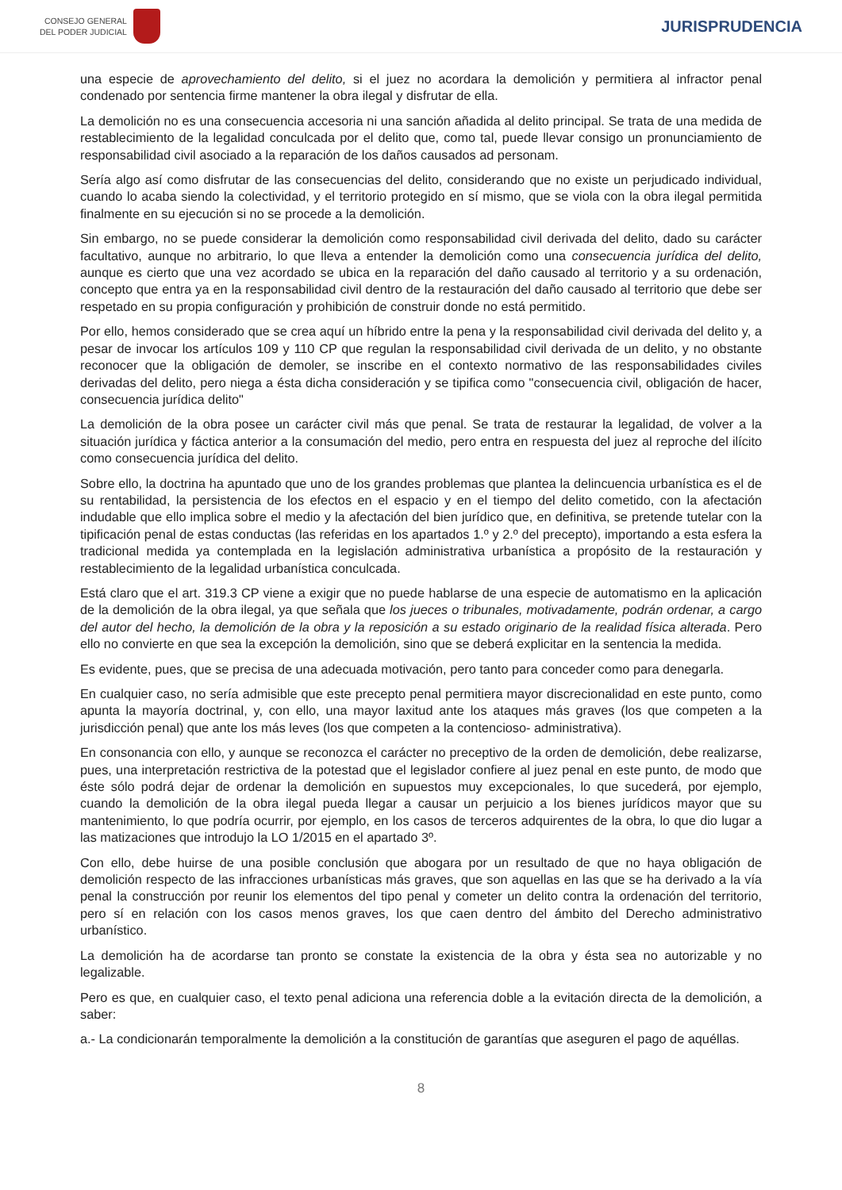CONSEJO GENERAL
DEL PODER JUDICIAL
JURISPRUDENCIA
una especie de aprovechamiento del delito, si el juez no acordara la demolición y permitiera al infractor penal condenado por sentencia firme mantener la obra ilegal y disfrutar de ella.
La demolición no es una consecuencia accesoria ni una sanción añadida al delito principal. Se trata de una medida de restablecimiento de la legalidad conculcada por el delito que, como tal, puede llevar consigo un pronunciamiento de responsabilidad civil asociado a la reparación de los daños causados ad personam.
Sería algo así como disfrutar de las consecuencias del delito, considerando que no existe un perjudicado individual, cuando lo acaba siendo la colectividad, y el territorio protegido en sí mismo, que se viola con la obra ilegal permitida finalmente en su ejecución si no se procede a la demolición.
Sin embargo, no se puede considerar la demolición como responsabilidad civil derivada del delito, dado su carácter facultativo, aunque no arbitrario, lo que lleva a entender la demolición como una consecuencia jurídica del delito, aunque es cierto que una vez acordado se ubica en la reparación del daño causado al territorio y a su ordenación, concepto que entra ya en la responsabilidad civil dentro de la restauración del daño causado al territorio que debe ser respetado en su propia configuración y prohibición de construir donde no está permitido.
Por ello, hemos considerado que se crea aquí un híbrido entre la pena y la responsabilidad civil derivada del delito y, a pesar de invocar los artículos 109 y 110 CP que regulan la responsabilidad civil derivada de un delito, y no obstante reconocer que la obligación de demoler, se inscribe en el contexto normativo de las responsabilidades civiles derivadas del delito, pero niega a ésta dicha consideración y se tipifica como "consecuencia civil, obligación de hacer, consecuencia jurídica delito"
La demolición de la obra posee un carácter civil más que penal. Se trata de restaurar la legalidad, de volver a la situación jurídica y fáctica anterior a la consumación del medio, pero entra en respuesta del juez al reproche del ilícito como consecuencia jurídica del delito.
Sobre ello, la doctrina ha apuntado que uno de los grandes problemas que plantea la delincuencia urbanística es el de su rentabilidad, la persistencia de los efectos en el espacio y en el tiempo del delito cometido, con la afectación indudable que ello implica sobre el medio y la afectación del bien jurídico que, en definitiva, se pretende tutelar con la tipificación penal de estas conductas (las referidas en los apartados 1.º y 2.º del precepto), importando a esta esfera la tradicional medida ya contemplada en la legislación administrativa urbanística a propósito de la restauración y restablecimiento de la legalidad urbanística conculcada.
Está claro que el art. 319.3 CP viene a exigir que no puede hablarse de una especie de automatismo en la aplicación de la demolición de la obra ilegal, ya que señala que los jueces o tribunales, motivadamente, podrán ordenar, a cargo del autor del hecho, la demolición de la obra y la reposición a su estado originario de la realidad física alterada. Pero ello no convierte en que sea la excepción la demolición, sino que se deberá explicitar en la sentencia la medida.
Es evidente, pues, que se precisa de una adecuada motivación, pero tanto para conceder como para denegarla.
En cualquier caso, no sería admisible que este precepto penal permitiera mayor discrecionalidad en este punto, como apunta la mayoría doctrinal, y, con ello, una mayor laxitud ante los ataques más graves (los que competen a la jurisdicción penal) que ante los más leves (los que competen a la contencioso- administrativa).
En consonancia con ello, y aunque se reconozca el carácter no preceptivo de la orden de demolición, debe realizarse, pues, una interpretación restrictiva de la potestad que el legislador confiere al juez penal en este punto, de modo que éste sólo podrá dejar de ordenar la demolición en supuestos muy excepcionales, lo que sucederá, por ejemplo, cuando la demolición de la obra ilegal pueda llegar a causar un perjuicio a los bienes jurídicos mayor que su mantenimiento, lo que podría ocurrir, por ejemplo, en los casos de terceros adquirentes de la obra, lo que dio lugar a las matizaciones que introdujo la LO 1/2015 en el apartado 3º.
Con ello, debe huirse de una posible conclusión que abogara por un resultado de que no haya obligación de demolición respecto de las infracciones urbanísticas más graves, que son aquellas en las que se ha derivado a la vía penal la construcción por reunir los elementos del tipo penal y cometer un delito contra la ordenación del territorio, pero sí en relación con los casos menos graves, los que caen dentro del ámbito del Derecho administrativo urbanístico.
La demolición ha de acordarse tan pronto se constate la existencia de la obra y ésta sea no autorizable y no legalizable.
Pero es que, en cualquier caso, el texto penal adiciona una referencia doble a la evitación directa de la demolición, a saber:
a.- La condicionarán temporalmente la demolición a la constitución de garantías que aseguren el pago de aquéllas.
8